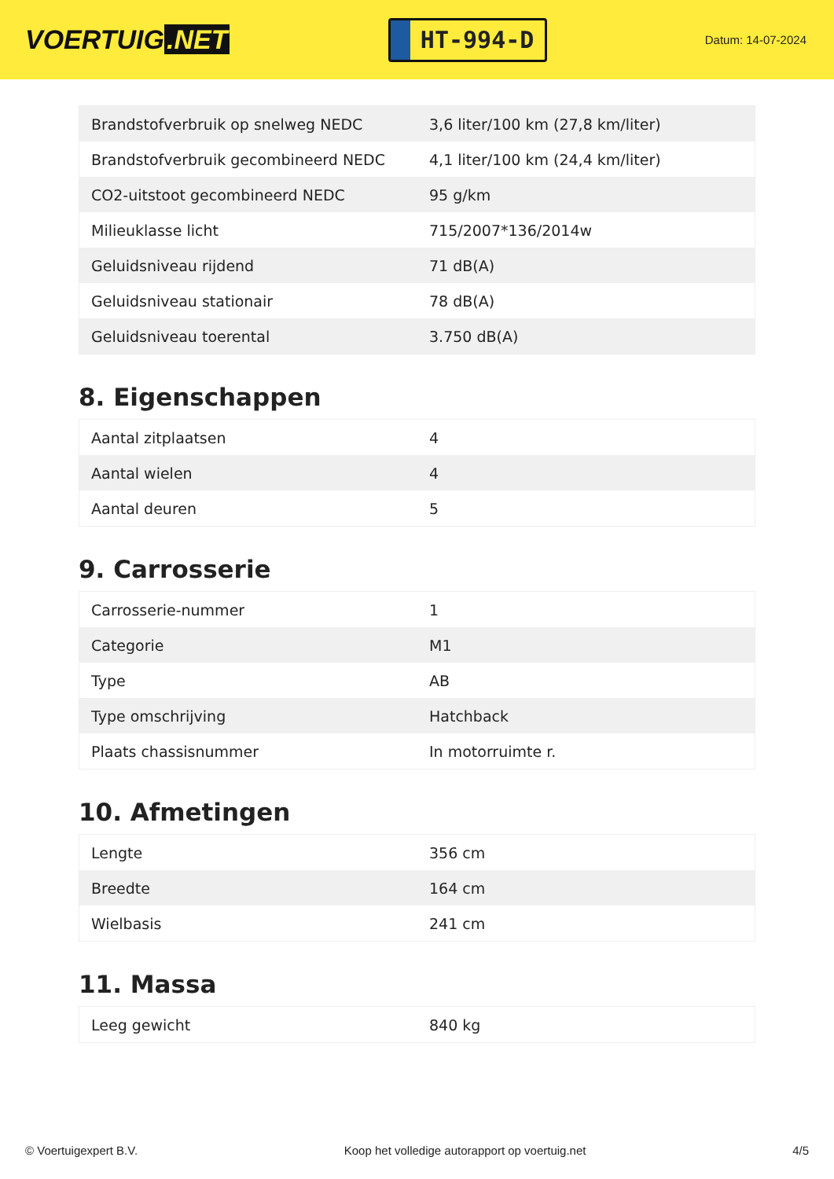VOERTUIG.NET
HT-994-D
Datum: 14-07-2024
| Brandstofverbruik op snelweg NEDC | 3,6 liter/100 km (27,8 km/liter) |
| Brandstofverbruik gecombineerd NEDC | 4,1 liter/100 km (24,4 km/liter) |
| CO2-uitstoot gecombineerd NEDC | 95 g/km |
| Milieuklasse licht | 715/2007*136/2014w |
| Geluidsniveau rijdend | 71 dB(A) |
| Geluidsniveau stationair | 78 dB(A) |
| Geluidsniveau toerental | 3.750 dB(A) |
8. Eigenschappen
| Aantal zitplaatsen | 4 |
| Aantal wielen | 4 |
| Aantal deuren | 5 |
9. Carrosserie
| Carrosserie-nummer | 1 |
| Categorie | M1 |
| Type | AB |
| Type omschrijving | Hatchback |
| Plaats chassisnummer | In motorruimte r. |
10. Afmetingen
| Lengte | 356 cm |
| Breedte | 164 cm |
| Wielbasis | 241 cm |
11. Massa
| Leeg gewicht | 840 kg |
© Voertuigexpert B.V. Koop het volledige autorapport op voertuig.net 4/5